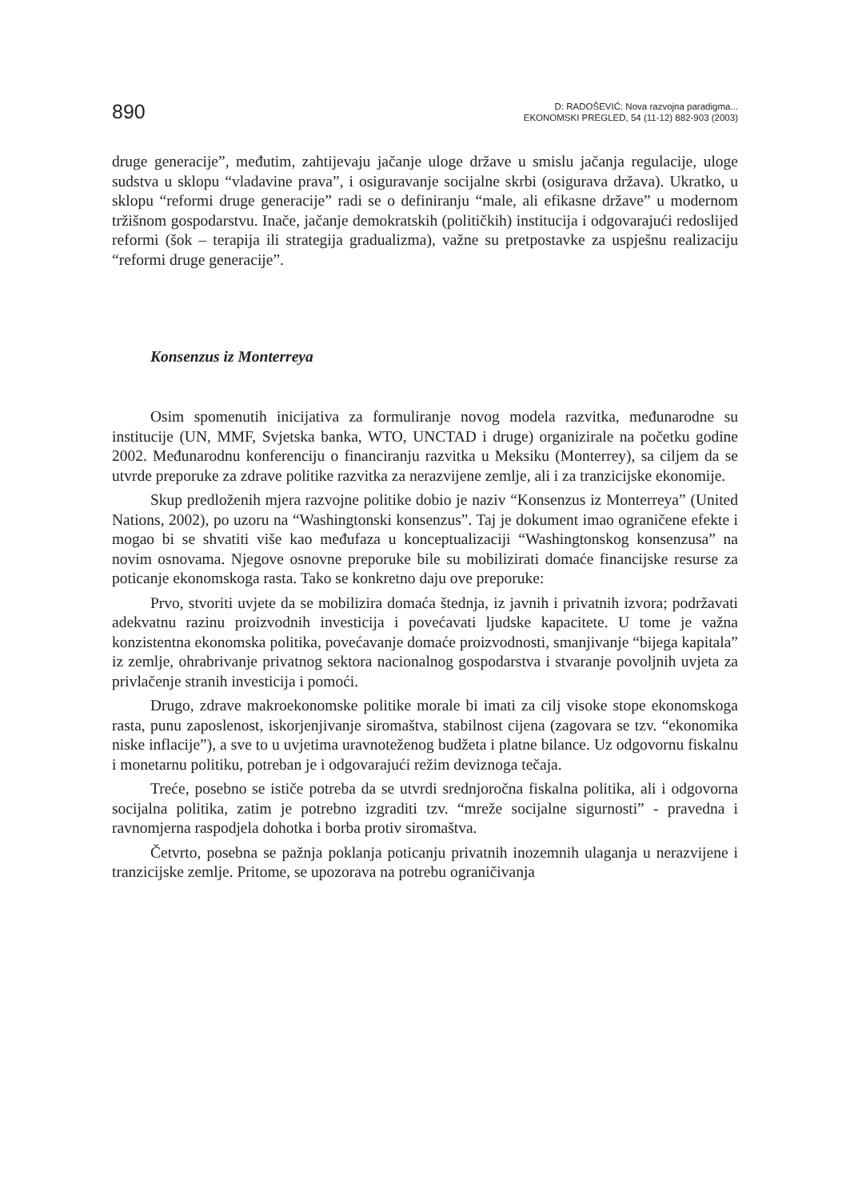890
D: RADOŠEVIĆ: Nova razvojna paradigma...
EKONOMSKI PREGLED, 54 (11-12) 882-903 (2003)
druge generacije”, međutim, zahtijevaju jačanje uloge države u smislu jačanja regulacije, uloge sudstva u sklopu “vladavine prava”, i osiguravanje socijalne skrbi (osigurava država). Ukratko, u sklopu “reformi druge generacije” radi se o definiranju “male, ali efikasne države” u modernom tržišnom gospodarstvu. Inače, jačanje demokratskih (političkih) institucija i odgovarajući redoslijed reformi (šok – terapija ili strategija gradualizma), važne su pretpostavke za uspješnu realizaciju “reformi druge generacije”.
Konsenzus iz Monterreya
Osim spomenutih inicijativa za formuliranje novog modela razvitka, međunarodne su institucije (UN, MMF, Svjetska banka, WTO, UNCTAD i druge) organizirale na početku godine 2002. Međunarodnu konferenciju o financiranju razvitka u Meksiku (Monterrey), sa ciljem da se utvrde preporuke za zdrave politike razvitka za nerazvijene zemlje, ali i za tranzicijske ekonomije.
Skup predloženih mjera razvojne politike dobio je naziv “Konsenzus iz Monterreya” (United Nations, 2002), po uzoru na “Washingtonski konsenzus”. Taj je dokument imao ograničene efekte i mogao bi se shvatiti više kao međufaza u konceptualizaciji “Washingtonskog konsenzusa” na novim osnovama. Njegove osnovne preporuke bile su mobilizirati domaće financijske resurse za poticanje ekonomskoga rasta. Tako se konkretno daju ove preporuke:
Prvo, stvoriti uvjete da se mobilizira domaća štednja, iz javnih i privatnih izvora; podržavati adekvatnu razinu proizvodnih investicija i povećavati ljudske kapacitete. U tome je važna konzistentna ekonomska politika, povećavanje domaće proizvodnosti, smanjivanje “bijega kapitala” iz zemlje, ohrabrivanje privatnog sektora nacionalnog gospodarstva i stvaranje povoljnih uvjeta za privlačenje stranih investicija i pomoći.
Drugo, zdrave makroekonomske politike morale bi imati za cilj visoke stope ekonomskoga rasta, punu zaposlenost, iskorjenjivanje siromaštva, stabilnost cijena (zagovara se tzv. “ekonomika niske inflacije”), a sve to u uvjetima uravnoteženog budžeta i platne bilance. Uz odgovornu fiskalnu i monetarnu politiku, potreban je i odgovarajući režim deviznoga tečaja.
Treće, posebno se ističe potreba da se utvrdi srednjoročna fiskalna politika, ali i odgovorna socijalna politika, zatim je potrebno izgraditi tzv. “mreže socijalne sigurnosti” - pravedna i ravnomjerna raspodjela dohotka i borba protiv siromaštva.
Četvrto, posebna se pažnja poklanja poticanju privatnih inozemnih ulaganja u nerazvijene i tranzicijske zemlje. Pritome, se upozorava na potrebu ograničivanja